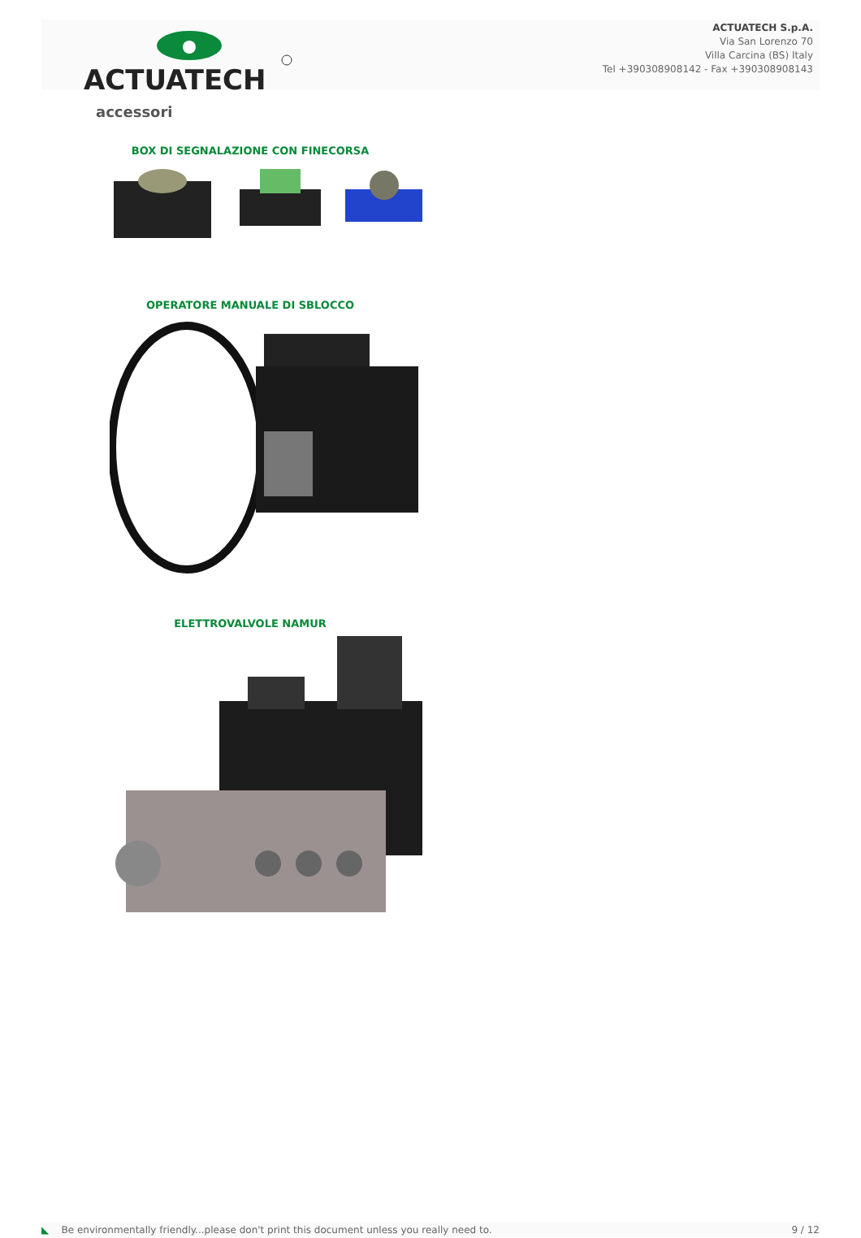ACTUATECH
ACTUATECH S.p.A.
Via San Lorenzo 70
Villa Carcina (BS) Italy
Tel +390308908142 - Fax +390308908143
accessori
BOX DI SEGNALAZIONE CON FINECORSA
OPERATORE MANUALE DI SBLOCCO
ELETTROVALVOLE NAMUR
◣ Be environmentally friendly...please don't print this document unless you really need to. 9 / 12